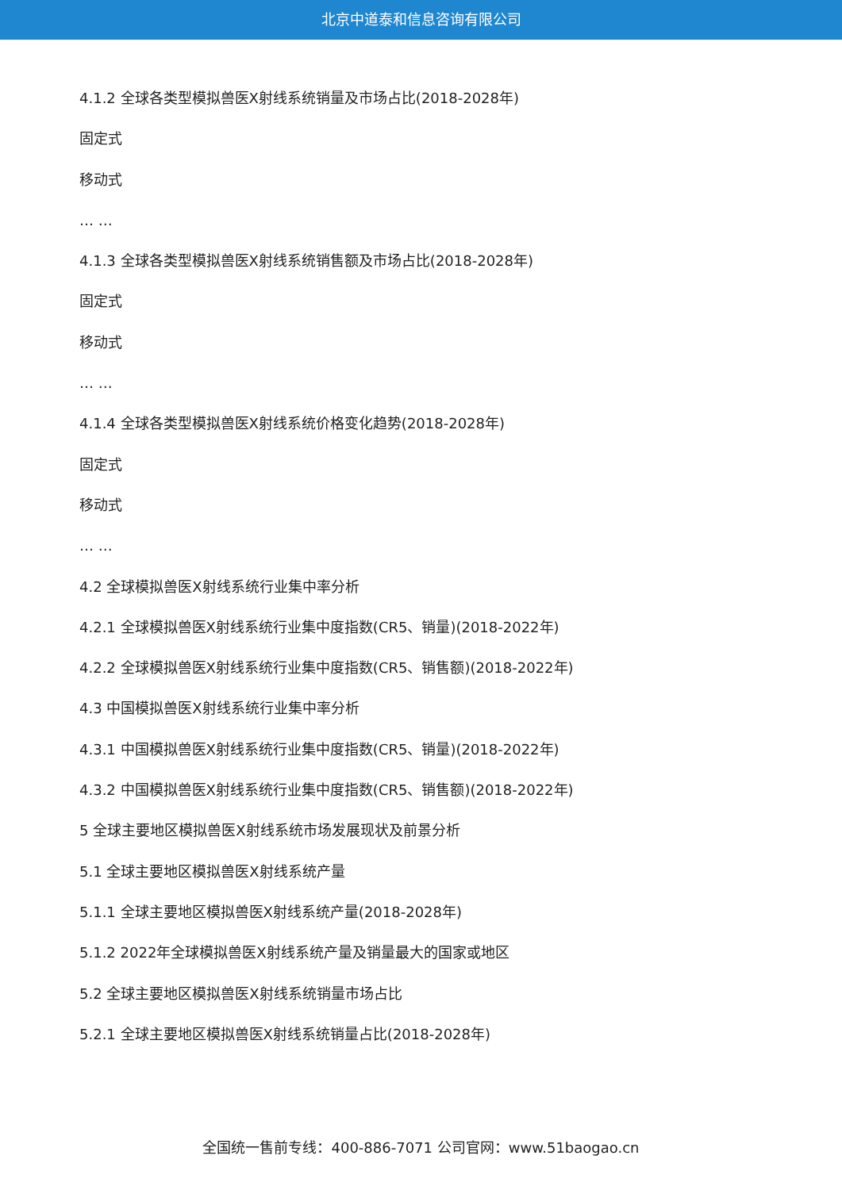北京中道泰和信息咨询有限公司
4.1.2 全球各类型模拟兽医X射线系统销量及市场占比(2018-2028年)
固定式
移动式
… …
4.1.3 全球各类型模拟兽医X射线系统销售额及市场占比(2018-2028年)
固定式
移动式
… …
4.1.4 全球各类型模拟兽医X射线系统价格变化趋势(2018-2028年)
固定式
移动式
… …
4.2 全球模拟兽医X射线系统行业集中率分析
4.2.1 全球模拟兽医X射线系统行业集中度指数(CR5、销量)(2018-2022年)
4.2.2 全球模拟兽医X射线系统行业集中度指数(CR5、销售额)(2018-2022年)
4.3 中国模拟兽医X射线系统行业集中率分析
4.3.1 中国模拟兽医X射线系统行业集中度指数(CR5、销量)(2018-2022年)
4.3.2 中国模拟兽医X射线系统行业集中度指数(CR5、销售额)(2018-2022年)
5 全球主要地区模拟兽医X射线系统市场发展现状及前景分析
5.1 全球主要地区模拟兽医X射线系统产量
5.1.1 全球主要地区模拟兽医X射线系统产量(2018-2028年)
5.1.2 2022年全球模拟兽医X射线系统产量及销量最大的国家或地区
5.2 全球主要地区模拟兽医X射线系统销量市场占比
5.2.1 全球主要地区模拟兽医X射线系统销量占比(2018-2028年)
全国统一售前专线：400-886-7071 公司官网：www.51baogao.cn